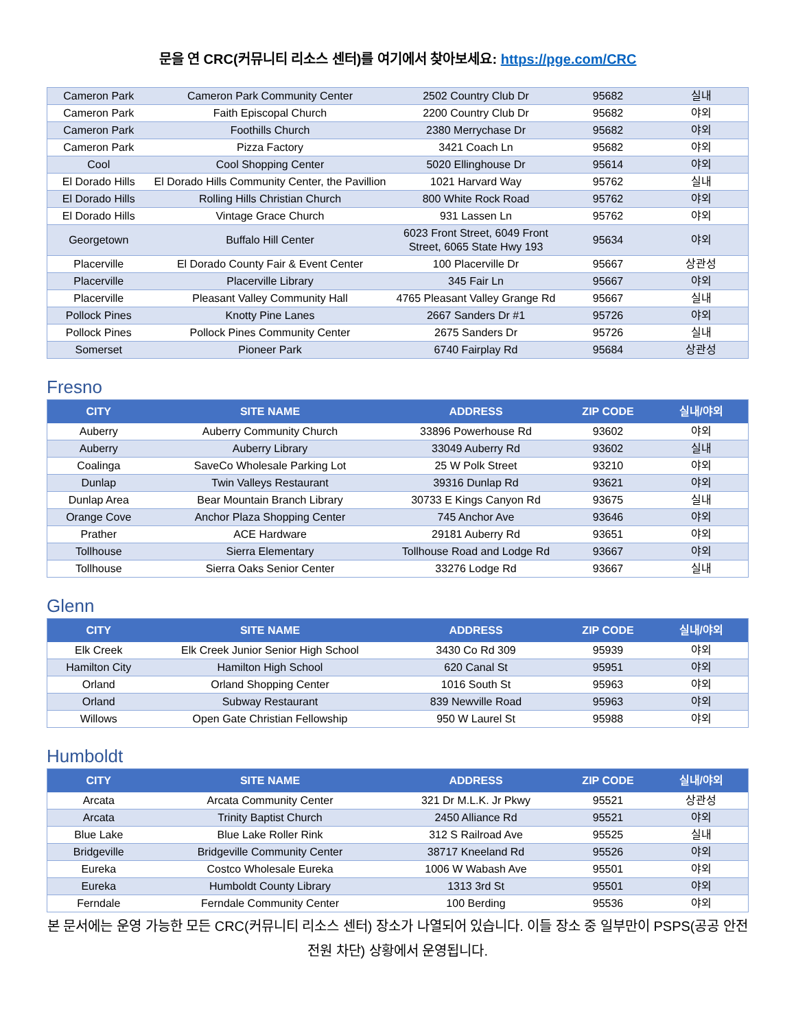문을 연 CRC(커뮤니티 리소스 센터)를 여기에서 찾아보세요: https://pge.com/CRC
| Cameron Park | Cameron Park Community Center | 2502 Country Club Dr | 95682 | 실내 |
| Cameron Park | Faith Episcopal Church | 2200 Country Club Dr | 95682 | 야외 |
| Cameron Park | Foothills Church | 2380 Merrychase Dr | 95682 | 야외 |
| Cameron Park | Pizza Factory | 3421 Coach Ln | 95682 | 야외 |
| Cool | Cool Shopping Center | 5020 Ellinghouse Dr | 95614 | 야외 |
| El Dorado Hills | El Dorado Hills Community Center, the Pavillion | 1021 Harvard Way | 95762 | 실내 |
| El Dorado Hills | Rolling Hills Christian Church | 800 White Rock Road | 95762 | 야외 |
| El Dorado Hills | Vintage Grace Church | 931 Lassen Ln | 95762 | 야외 |
| Georgetown | Buffalo Hill Center | 6023 Front Street, 6049 Front Street, 6065 State Hwy 193 | 95634 | 야외 |
| Placerville | El Dorado County Fair & Event Center | 100 Placerville Dr | 95667 | 상관성 |
| Placerville | Placerville Library | 345 Fair Ln | 95667 | 야외 |
| Placerville | Pleasant Valley Community Hall | 4765 Pleasant Valley Grange Rd | 95667 | 실내 |
| Pollock Pines | Knotty Pine Lanes | 2667 Sanders Dr #1 | 95726 | 야외 |
| Pollock Pines | Pollock Pines Community Center | 2675 Sanders Dr | 95726 | 실내 |
| Somerset | Pioneer Park | 6740 Fairplay Rd | 95684 | 상관성 |
Fresno
| CITY | SITE NAME | ADDRESS | ZIP CODE | 실내/야외 |
| --- | --- | --- | --- | --- |
| Auberry | Auberry Community Church | 33896 Powerhouse Rd | 93602 | 야외 |
| Auberry | Auberry Library | 33049 Auberry Rd | 93602 | 실내 |
| Coalinga | SaveCo Wholesale Parking Lot | 25 W Polk Street | 93210 | 야외 |
| Dunlap | Twin Valleys Restaurant | 39316 Dunlap Rd | 93621 | 야외 |
| Dunlap Area | Bear Mountain Branch Library | 30733 E Kings Canyon Rd | 93675 | 실내 |
| Orange Cove | Anchor Plaza Shopping Center | 745 Anchor Ave | 93646 | 야외 |
| Prather | ACE Hardware | 29181 Auberry Rd | 93651 | 야외 |
| Tollhouse | Sierra Elementary | Tollhouse Road and Lodge Rd | 93667 | 야외 |
| Tollhouse | Sierra Oaks Senior Center | 33276 Lodge Rd | 93667 | 실내 |
Glenn
| CITY | SITE NAME | ADDRESS | ZIP CODE | 실내/야외 |
| --- | --- | --- | --- | --- |
| Elk Creek | Elk Creek Junior Senior High School | 3430 Co Rd 309 | 95939 | 야외 |
| Hamilton City | Hamilton High School | 620 Canal St | 95951 | 야외 |
| Orland | Orland Shopping Center | 1016 South St | 95963 | 야외 |
| Orland | Subway Restaurant | 839 Newville Road | 95963 | 야외 |
| Willows | Open Gate Christian Fellowship | 950 W Laurel St | 95988 | 야외 |
Humboldt
| CITY | SITE NAME | ADDRESS | ZIP CODE | 실내/야외 |
| --- | --- | --- | --- | --- |
| Arcata | Arcata Community Center | 321 Dr M.L.K. Jr Pkwy | 95521 | 상관성 |
| Arcata | Trinity Baptist Church | 2450 Alliance Rd | 95521 | 야외 |
| Blue Lake | Blue Lake Roller Rink | 312 S Railroad Ave | 95525 | 실내 |
| Bridgeville | Bridgeville Community Center | 38717 Kneeland Rd | 95526 | 야외 |
| Eureka | Costco Wholesale Eureka | 1006 W Wabash Ave | 95501 | 야외 |
| Eureka | Humboldt County Library | 1313 3rd St | 95501 | 야외 |
| Ferndale | Ferndale Community Center | 100 Berding | 95536 | 야외 |
본 문서에는 운영 가능한 모든 CRC(커뮤니티 리소스 센터) 장소가 나열되어 있습니다. 이들 장소 중 일부만이 PSPS(공공 안전 전원 차단) 상황에서 운영됩니다.